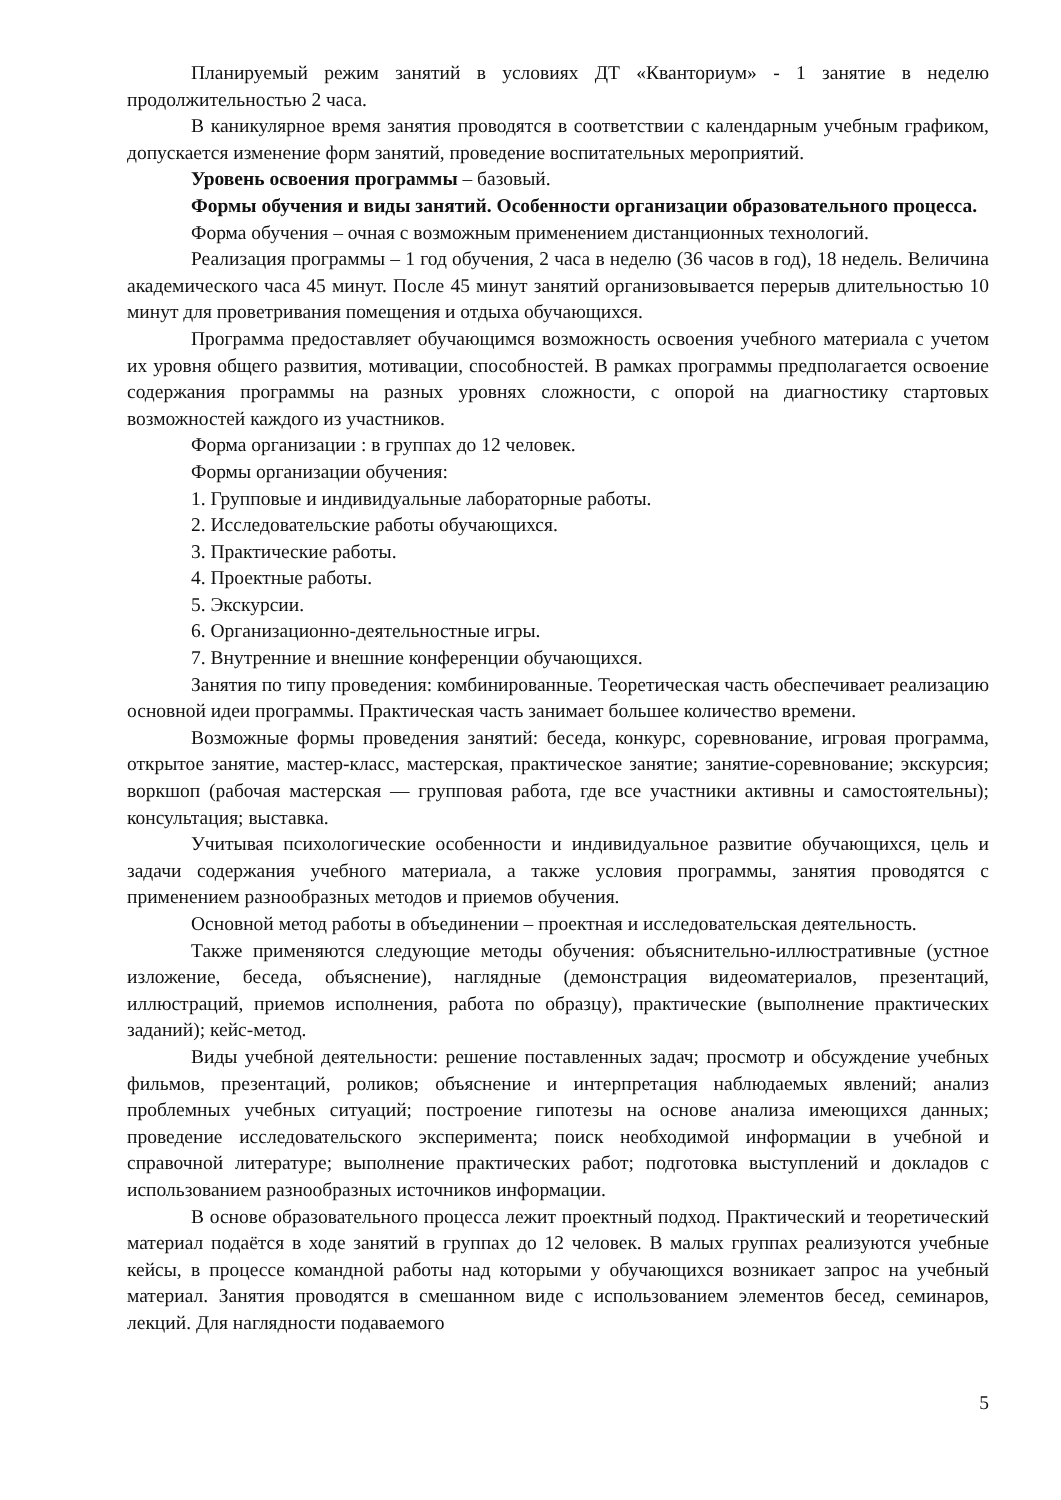Планируемый режим занятий в условиях ДТ «Кванториум» - 1 занятие в неделю продолжительностью 2 часа.
В каникулярное время занятия проводятся в соответствии с календарным учебным графиком, допускается изменение форм занятий, проведение воспитательных мероприятий.
Уровень освоения программы – базовый.
Формы обучения и виды занятий. Особенности организации образовательного процесса.
Форма обучения – очная с возможным применением дистанционных технологий.
Реализация программы – 1 год обучения, 2 часа в неделю (36 часов в год), 18 недель. Величина академического часа 45 минут. После 45 минут занятий организовывается перерыв длительностью 10 минут для проветривания помещения и отдыха обучающихся.
Программа предоставляет обучающимся возможность освоения учебного материала с учетом их уровня общего развития, мотивации, способностей. В рамках программы предполагается освоение содержания программы на разных уровнях сложности, с опорой на диагностику стартовых возможностей каждого из участников.
Форма организации : в группах до 12 человек.
Формы организации обучения:
1. Групповые и индивидуальные лабораторные работы.
2. Исследовательские работы обучающихся.
3. Практические работы.
4. Проектные работы.
5. Экскурсии.
6. Организационно-деятельностные игры.
7. Внутренние и внешние конференции обучающихся.
Занятия по типу проведения: комбинированные. Теоретическая часть обеспечивает реализацию основной идеи программы. Практическая часть занимает большее количество времени.
Возможные формы проведения занятий: беседа, конкурс, соревнование, игровая программа, открытое занятие, мастер-класс, мастерская, практическое занятие; занятие-соревнование; экскурсия; воркшоп (рабочая мастерская — групповая работа, где все участники активны и самостоятельны); консультация; выставка.
Учитывая психологические особенности и индивидуальное развитие обучающихся, цель и задачи содержания учебного материала, а также условия программы, занятия проводятся с применением разнообразных методов и приемов обучения.
Основной метод работы в объединении – проектная и исследовательская деятельность.
Также применяются следующие методы обучения: объяснительно-иллюстративные (устное изложение, беседа, объяснение), наглядные (демонстрация видеоматериалов, презентаций, иллюстраций, приемов исполнения, работа по образцу), практические (выполнение практических заданий); кейс-метод.
Виды учебной деятельности: решение поставленных задач; просмотр и обсуждение учебных фильмов, презентаций, роликов; объяснение и интерпретация наблюдаемых явлений; анализ проблемных учебных ситуаций; построение гипотезы на основе анализа имеющихся данных; проведение исследовательского эксперимента; поиск необходимой информации в учебной и справочной литературе; выполнение практических работ; подготовка выступлений и докладов с использованием разнообразных источников информации.
В основе образовательного процесса лежит проектный подход. Практический и теоретический материал подаётся в ходе занятий в группах до 12 человек. В малых группах реализуются учебные кейсы, в процессе командной работы над которыми у обучающихся возникает запрос на учебный материал. Занятия проводятся в смешанном виде с использованием элементов бесед, семинаров, лекций. Для наглядности подаваемого
5